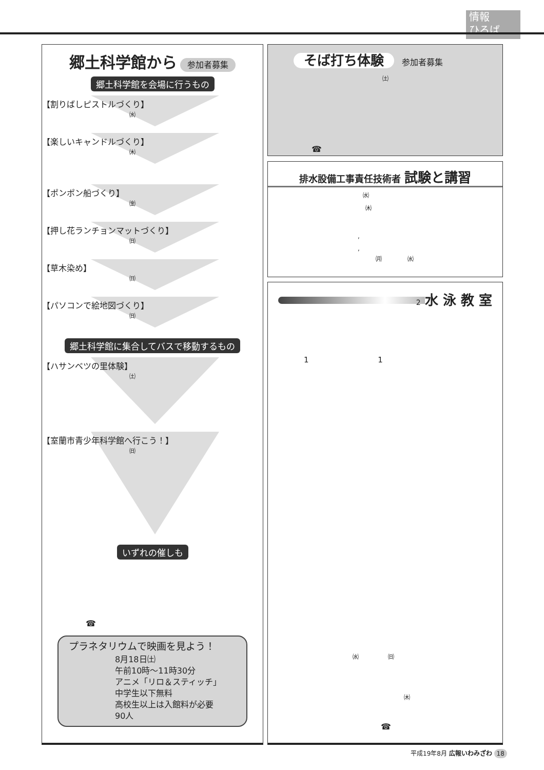情報
ひろば
郷土科学館から 参加者募集
郷土科学館を会場に行うもの
【割りばしピストルづくり】
㈬
【楽しいキャンドルづくり】
㈭
【ポンポン船づくり】
㈮
【押し花ランチョンマットづくり】
㈰
【草木染め】
㈰
【パソコンで絵地図づくり】
㈰
郷土科学館に集合してバスで移動するもの
【ハサンベツの里体験】
㈯
【室蘭市青少年科学館へ行こう！】
㈰
いずれの催しも
☎
プラネタリウムで映画を見よう！
8月18日㈯
午前10時～11時30分
アニメ「リロ＆スティッチ」
中学生以下無料
高校生以上は入館料が必要
90人
そば打ち体験 参加者募集
㈯
☎
排水設備工事責任技術者 試験と講習
㈬
㈭
,
,
㈪ ㈬
2 水 泳 教 室
1 1
㈬ ㈰
㈭
☎
平成19年8月 広報いわみざわ 18